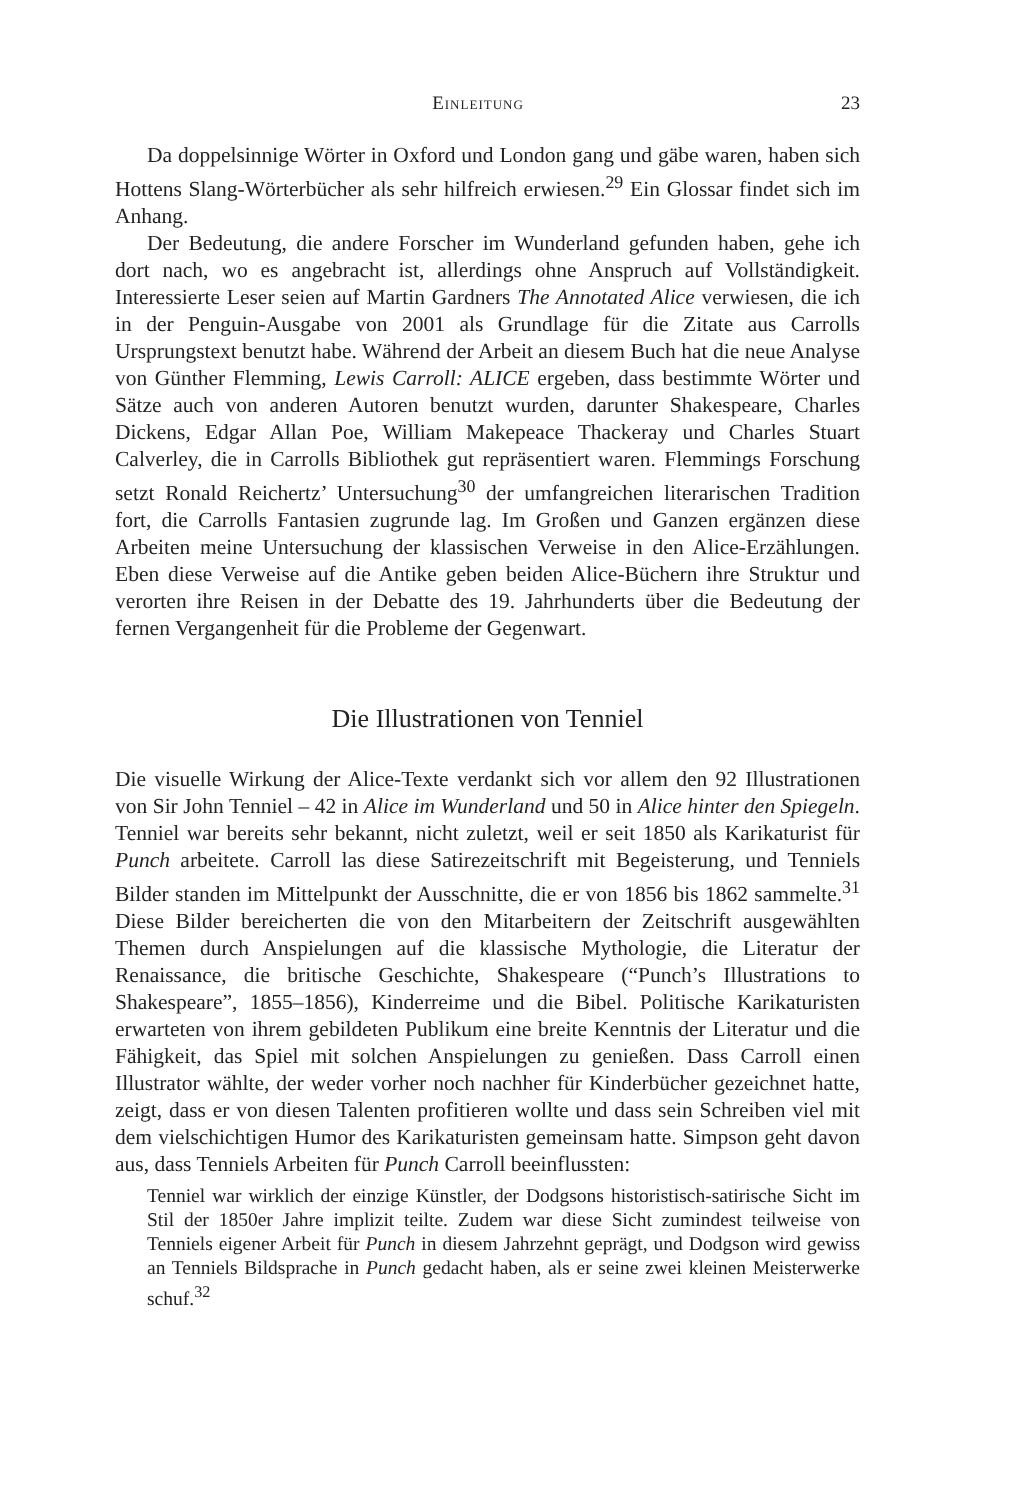Einleitung 23
Da doppelsinnige Wörter in Oxford und London gang und gäbe waren, haben sich Hottens Slang-Wörterbücher als sehr hilfreich erwiesen.<sup>29</sup> Ein Glossar findet sich im Anhang.
Der Bedeutung, die andere Forscher im Wunderland gefunden haben, gehe ich dort nach, wo es angebracht ist, allerdings ohne Anspruch auf Vollständigkeit. Interessierte Leser seien auf Martin Gardners The Annotated Alice verwiesen, die ich in der Penguin-Ausgabe von 2001 als Grundlage für die Zitate aus Carrolls Ursprungstext benutzt habe. Während der Arbeit an diesem Buch hat die neue Analyse von Günther Flemming, Lewis Carroll: ALICE ergeben, dass bestimmte Wörter und Sätze auch von anderen Autoren benutzt wurden, darunter Shakespeare, Charles Dickens, Edgar Allan Poe, William Makepeace Thackeray und Charles Stuart Calverley, die in Carrolls Bibliothek gut repräsentiert waren. Flemmings Forschung setzt Ronald Reichertz’ Untersuchung<sup>30</sup> der umfangreichen literarischen Tradition fort, die Carrolls Fantasien zugrunde lag. Im Großen und Ganzen ergänzen diese Arbeiten meine Untersuchung der klassischen Verweise in den Alice-Erzählungen. Eben diese Verweise auf die Antike geben beiden Alice-Büchern ihre Struktur und verorten ihre Reisen in der Debatte des 19. Jahrhunderts über die Bedeutung der fernen Vergangenheit für die Probleme der Gegenwart.
Die Illustrationen von Tenniel
Die visuelle Wirkung der Alice-Texte verdankt sich vor allem den 92 Illustrationen von Sir John Tenniel – 42 in Alice im Wunderland und 50 in Alice hinter den Spiegeln. Tenniel war bereits sehr bekannt, nicht zuletzt, weil er seit 1850 als Karikaturist für Punch arbeitete. Carroll las diese Satirezeitschrift mit Begeisterung, und Tenniels Bilder standen im Mittelpunkt der Ausschnitte, die er von 1856 bis 1862 sammelte.<sup>31</sup> Diese Bilder bereicherten die von den Mitarbeitern der Zeitschrift ausgewählten Themen durch Anspielungen auf die klassische Mythologie, die Literatur der Renaissance, die britische Geschichte, Shakespeare (“Punch’s Illustrations to Shakespeare”, 1855–1856), Kinderreime und die Bibel. Politische Karikaturisten erwarteten von ihrem gebildeten Publikum eine breite Kenntnis der Literatur und die Fähigkeit, das Spiel mit solchen Anspielungen zu genießen. Dass Carroll einen Illustrator wählte, der weder vorher noch nachher für Kinderbücher gezeichnet hatte, zeigt, dass er von diesen Talenten profitieren wollte und dass sein Schreiben viel mit dem vielschichtigen Humor des Karikaturisten gemeinsam hatte. Simpson geht davon aus, dass Tenniels Arbeiten für Punch Carroll beeinflussten:
Tenniel war wirklich der einzige Künstler, der Dodgsons historistisch-satirische Sicht im Stil der 1850er Jahre implizit teilte. Zudem war diese Sicht zumindest teilweise von Tenniels eigener Arbeit für Punch in diesem Jahrzehnt geprägt, und Dodgson wird gewiss an Tenniels Bildsprache in Punch gedacht haben, als er seine zwei kleinen Meisterwerke schuf.<sup>32</sup>